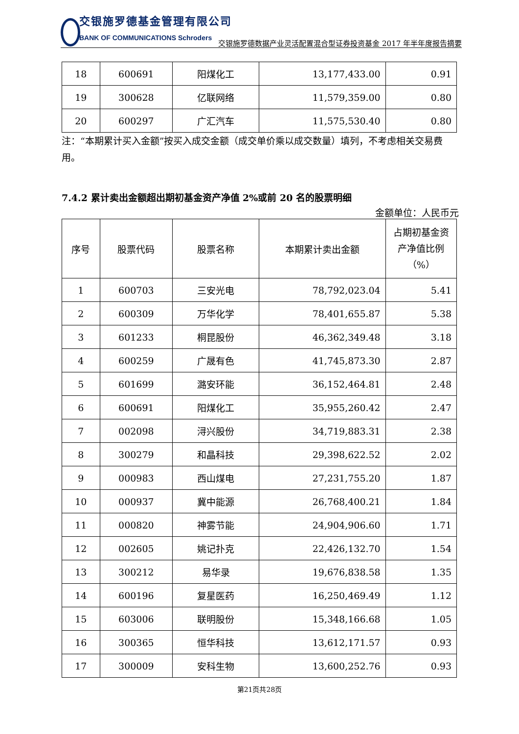交银施罗德基金管理有限公司
BANK OF COMMUNICATIONS Schroders
交银施罗德数据产业灵活配置混合型证券投资基金 2017 年半年度报告摘要
| 18 | 600691 | 阳煤化工 | 13,177,433.00 | 0.91 |
| 19 | 300628 | 亿联网络 | 11,579,359.00 | 0.80 |
| 20 | 600297 | 广汇汽车 | 11,575,530.40 | 0.80 |
注：“本期累计买入金额”按买入成交金额（成交单价乘以成交数量）填列，不考虑相关交易费用。
7.4.2 累计卖出金额超出期初基金资产净值 2%或前 20 名的股票明细
金额单位：人民币元
| 序号 | 股票代码 | 股票名称 | 本期累计卖出金额 | 占期初基金资产净值比例（%） |
| --- | --- | --- | --- | --- |
| 1 | 600703 | 三安光电 | 78,792,023.04 | 5.41 |
| 2 | 600309 | 万华化学 | 78,401,655.87 | 5.38 |
| 3 | 601233 | 桐昆股份 | 46,362,349.48 | 3.18 |
| 4 | 600259 | 广晟有色 | 41,745,873.30 | 2.87 |
| 5 | 601699 | 潞安环能 | 36,152,464.81 | 2.48 |
| 6 | 600691 | 阳煤化工 | 35,955,260.42 | 2.47 |
| 7 | 002098 | 浔兴股份 | 34,719,883.31 | 2.38 |
| 8 | 300279 | 和晶科技 | 29,398,622.52 | 2.02 |
| 9 | 000983 | 西山煤电 | 27,231,755.20 | 1.87 |
| 10 | 000937 | 冀中能源 | 26,768,400.21 | 1.84 |
| 11 | 000820 | 神雾节能 | 24,904,906.60 | 1.71 |
| 12 | 002605 | 姚记扑克 | 22,426,132.70 | 1.54 |
| 13 | 300212 | 易华录 | 19,676,838.58 | 1.35 |
| 14 | 600196 | 复星医药 | 16,250,469.49 | 1.12 |
| 15 | 603006 | 联明股份 | 15,348,166.68 | 1.05 |
| 16 | 300365 | 恒华科技 | 13,612,171.57 | 0.93 |
| 17 | 300009 | 安科生物 | 13,600,252.76 | 0.93 |
第21页共28页